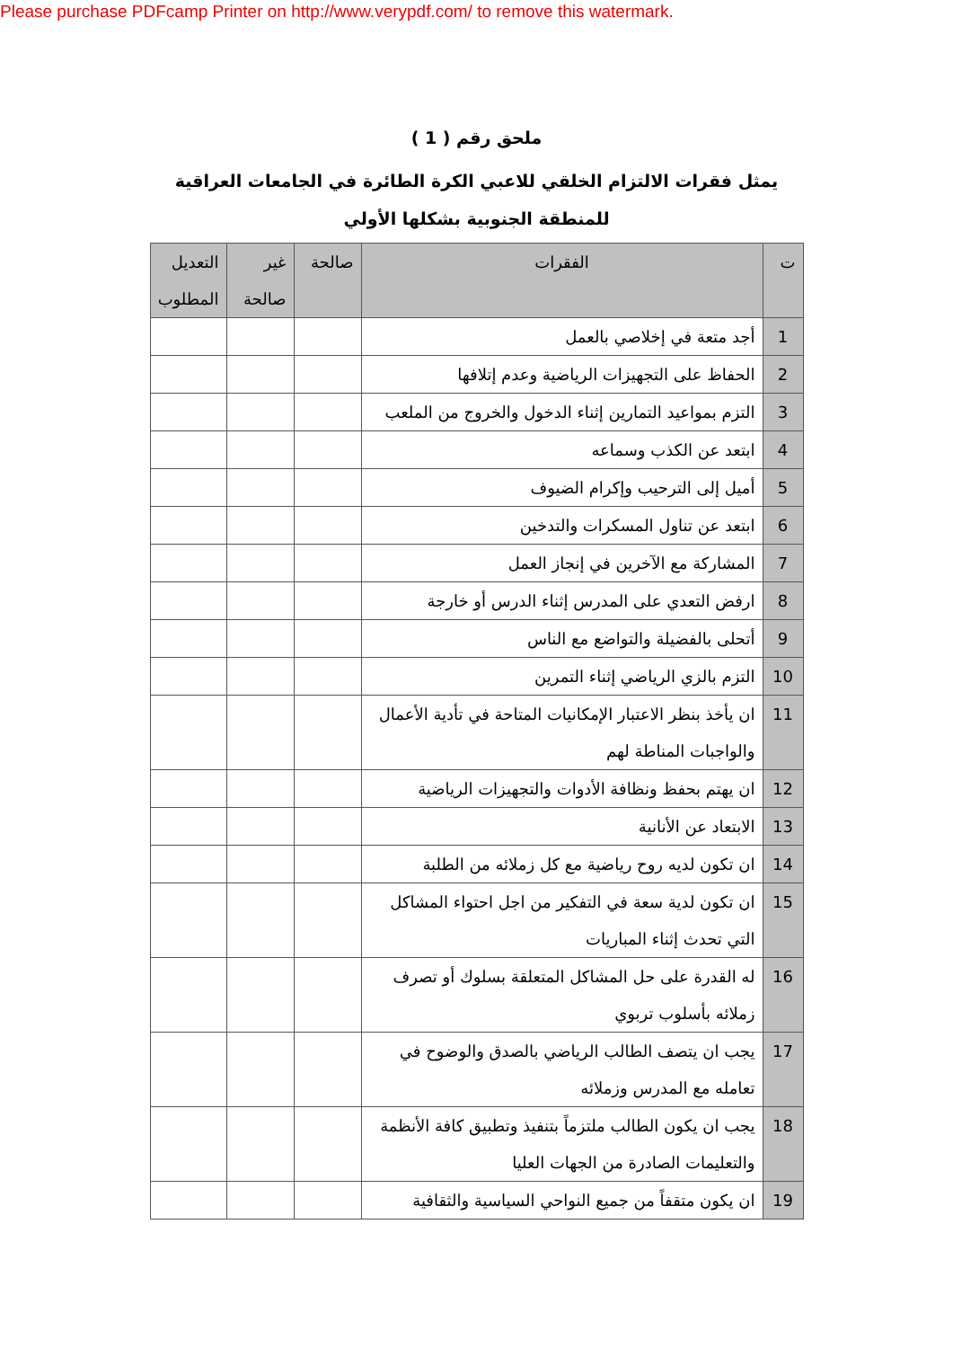Please purchase PDFcamp Printer on http://www.verypdf.com/ to remove this watermark.
ملحق رقم ( 1 )
يمثل فقرات الالتزام الخلقي للاعبي الكرة الطائرة في الجامعات العراقية للمنطقة الجنوبية بشكلها الأولي
| ت | الفقرات | صالحة | غير صالحة | التعديل المطلوب |
| --- | --- | --- | --- | --- |
| 1 | أجد متعة في إخلاصي بالعمل | | | |
| 2 | الحفاظ على التجهيزات الرياضية وعدم إتلافها | | | |
| 3 | التزم بمواعيد التمارين إثناء الدخول والخروج من الملعب | | | |
| 4 | ابتعد عن الكذب وسماعه | | | |
| 5 | أميل إلى الترحيب وإكرام الضيوف | | | |
| 6 | ابتعد عن تناول المسكرات والتدخين | | | |
| 7 | المشاركة مع الآخرين في إنجاز العمل | | | |
| 8 | ارفض التعدي على المدرس إثناء الدرس أو خارجة | | | |
| 9 | أتحلى بالفضيلة والتواضع مع الناس | | | |
| 10 | التزم بالزي الرياضي إثناء التمرين | | | |
| 11 | ان يأخذ بنظر الاعتبار الإمكانيات المتاحة في تأدية الأعمال والواجبات المناطة لهم | | | |
| 12 | ان يهتم بحفظ ونظافة الأدوات والتجهيزات الرياضية | | | |
| 13 | الابتعاد عن الأنانية | | | |
| 14 | ان تكون لديه روح رياضية مع كل زملائه من الطلبة | | | |
| 15 | ان تكون لدية سعة في التفكير من اجل احتواء المشاكل التي تحدث إثناء المباريات | | | |
| 16 | له القدرة على حل المشاكل المتعلقة بسلوك أو تصرف زملائه بأسلوب تربوي | | | |
| 17 | يجب ان يتصف الطالب الرياضي بالصدق والوضوح في تعامله مع المدرس وزملائه | | | |
| 18 | يجب ان يكون الطالب ملتزماً بتنفيذ وتطبيق كافة الأنظمة والتعليمات الصادرة من الجهات العليا | | | |
| 19 | ان يكون متقفاً من جميع النواحي السياسية والثقافية | | | |